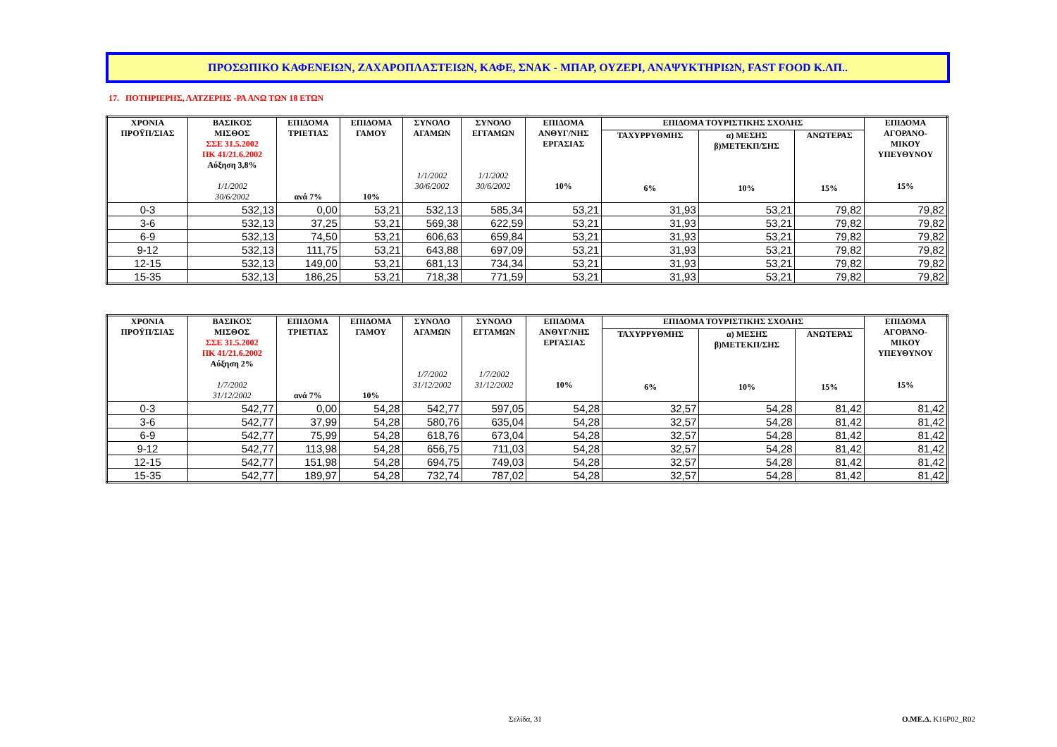ΠΡΟΣΩΠΙΚΟ ΚΑΦΕΝΕΙΩΝ, ΖΑΧΑΡΟΠΛΑΣΤΕΙΩΝ, ΚΑΦΕ, ΣΝΑΚ - ΜΠΑΡ, ΟΥΖΕΡΙ, ΑΝΑΨΥΚΤΗΡΙΩΝ, FAST FOOD Κ.ΛΠ..
17. ΠΟΤΗΡΙΕΡΗΣ, ΛΑΤΖΕΡΗΣ -ΡΑ ΑΝΩ ΤΩΝ 18 ΕΤΩΝ
| ΧΡΟΝΙΑ ΠΡΟΫΠ/ΣΙΑΣ | ΒΑΣΙΚΟΣ ΜΙΣΘΟΣ ΣΣΕ 31.5.2002 ΠΚ 41/21.6.2002 Αύξηση 3,8% 1/1/2002 30/6/2002 | ΕΠΙΔΟΜΑ ΤΡΙΕΤΙΑΣ ανά 7% | ΕΠΙΔΟΜΑ ΓΑΜΟΥ 10% | ΣΥΝΟΛΟ ΑΓΑΜΩΝ 1/1/2002 30/6/2002 | ΣΥΝΟΛΟ ΕΓΓΑΜΩΝ 1/1/2002 30/6/2002 | ΕΠΙΔΟΜΑ ΑΝΘΥΓ/ΝΗΣ ΕΡΓΑΣΙΑΣ 10% | ΕΠΙΔΟΜΑ ΤΟΥΡΙΣΤΙΚΗΣ ΣΧΟΛΗΣ | | | ΕΠΙΔΟΜΑ ΑΓΟΡΑΝΟ- ΜΙΚΟΥ ΥΠΕΥΘΥΝΟΥ 15% |
| --- | --- | --- | --- | --- | --- | --- | --- | --- | --- | --- |
| | | | | | | | ΤΑΧΥΡΡΥΘΜΗΣ 6% | α) ΜΕΣΗΣ β)ΜΕΤΕΚΠ/ΣΗΣ 10% | ΑΝΩΤΕΡΑΣ 15% | |
| 0-3 | 532,13 | 0,00 | 53,21 | 532,13 | 585,34 | 53,21 | 31,93 | 53,21 | 79,82 | 79,82 |
| 3-6 | 532,13 | 37,25 | 53,21 | 569,38 | 622,59 | 53,21 | 31,93 | 53,21 | 79,82 | 79,82 |
| 6-9 | 532,13 | 74,50 | 53,21 | 606,63 | 659,84 | 53,21 | 31,93 | 53,21 | 79,82 | 79,82 |
| 9-12 | 532,13 | 111,75 | 53,21 | 643,88 | 697,09 | 53,21 | 31,93 | 53,21 | 79,82 | 79,82 |
| 12-15 | 532,13 | 149,00 | 53,21 | 681,13 | 734,34 | 53,21 | 31,93 | 53,21 | 79,82 | 79,82 |
| 15-35 | 532,13 | 186,25 | 53,21 | 718,38 | 771,59 | 53,21 | 31,93 | 53,21 | 79,82 | 79,82 |
| ΧΡΟΝΙΑ ΠΡΟΫΠ/ΣΙΑΣ | ΒΑΣΙΚΟΣ ΜΙΣΘΟΣ ΣΣΕ 31.5.2002 ΠΚ 41/21.6.2002 Αύξηση 2% 1/7/2002 31/12/2002 | ΕΠΙΔΟΜΑ ΤΡΙΕΤΙΑΣ ανά 7% | ΕΠΙΔΟΜΑ ΓΑΜΟΥ 10% | ΣΥΝΟΛΟ ΑΓΑΜΩΝ 1/7/2002 31/12/2002 | ΣΥΝΟΛΟ ΕΓΓΑΜΩΝ 1/7/2002 31/12/2002 | ΕΠΙΔΟΜΑ ΑΝΘΥΓ/ΝΗΣ ΕΡΓΑΣΙΑΣ 10% | ΕΠΙΔΟΜΑ ΤΟΥΡΙΣΤΙΚΗΣ ΣΧΟΛΗΣ | | | ΕΠΙΔΟΜΑ ΑΓΟΡΑΝΟ- ΜΙΚΟΥ ΥΠΕΥΘΥΝΟΥ 15% |
| --- | --- | --- | --- | --- | --- | --- | --- | --- | --- | --- |
| | | | | | | | ΤΑΧΥΡΡΥΘΜΗΣ 6% | α) ΜΕΣΗΣ β)ΜΕΤΕΚΠ/ΣΗΣ 10% | ΑΝΩΤΕΡΑΣ 15% | |
| 0-3 | 542,77 | 0,00 | 54,28 | 542,77 | 597,05 | 54,28 | 32,57 | 54,28 | 81,42 | 81,42 |
| 3-6 | 542,77 | 37,99 | 54,28 | 580,76 | 635,04 | 54,28 | 32,57 | 54,28 | 81,42 | 81,42 |
| 6-9 | 542,77 | 75,99 | 54,28 | 618,76 | 673,04 | 54,28 | 32,57 | 54,28 | 81,42 | 81,42 |
| 9-12 | 542,77 | 113,98 | 54,28 | 656,75 | 711,03 | 54,28 | 32,57 | 54,28 | 81,42 | 81,42 |
| 12-15 | 542,77 | 151,98 | 54,28 | 694,75 | 749,03 | 54,28 | 32,57 | 54,28 | 81,42 | 81,42 |
| 15-35 | 542,77 | 189,97 | 54,28 | 732,74 | 787,02 | 54,28 | 32,57 | 54,28 | 81,42 | 81,42 |
Σελίδα, 31 Ο.ΜΕ.Δ. K16P02_R02